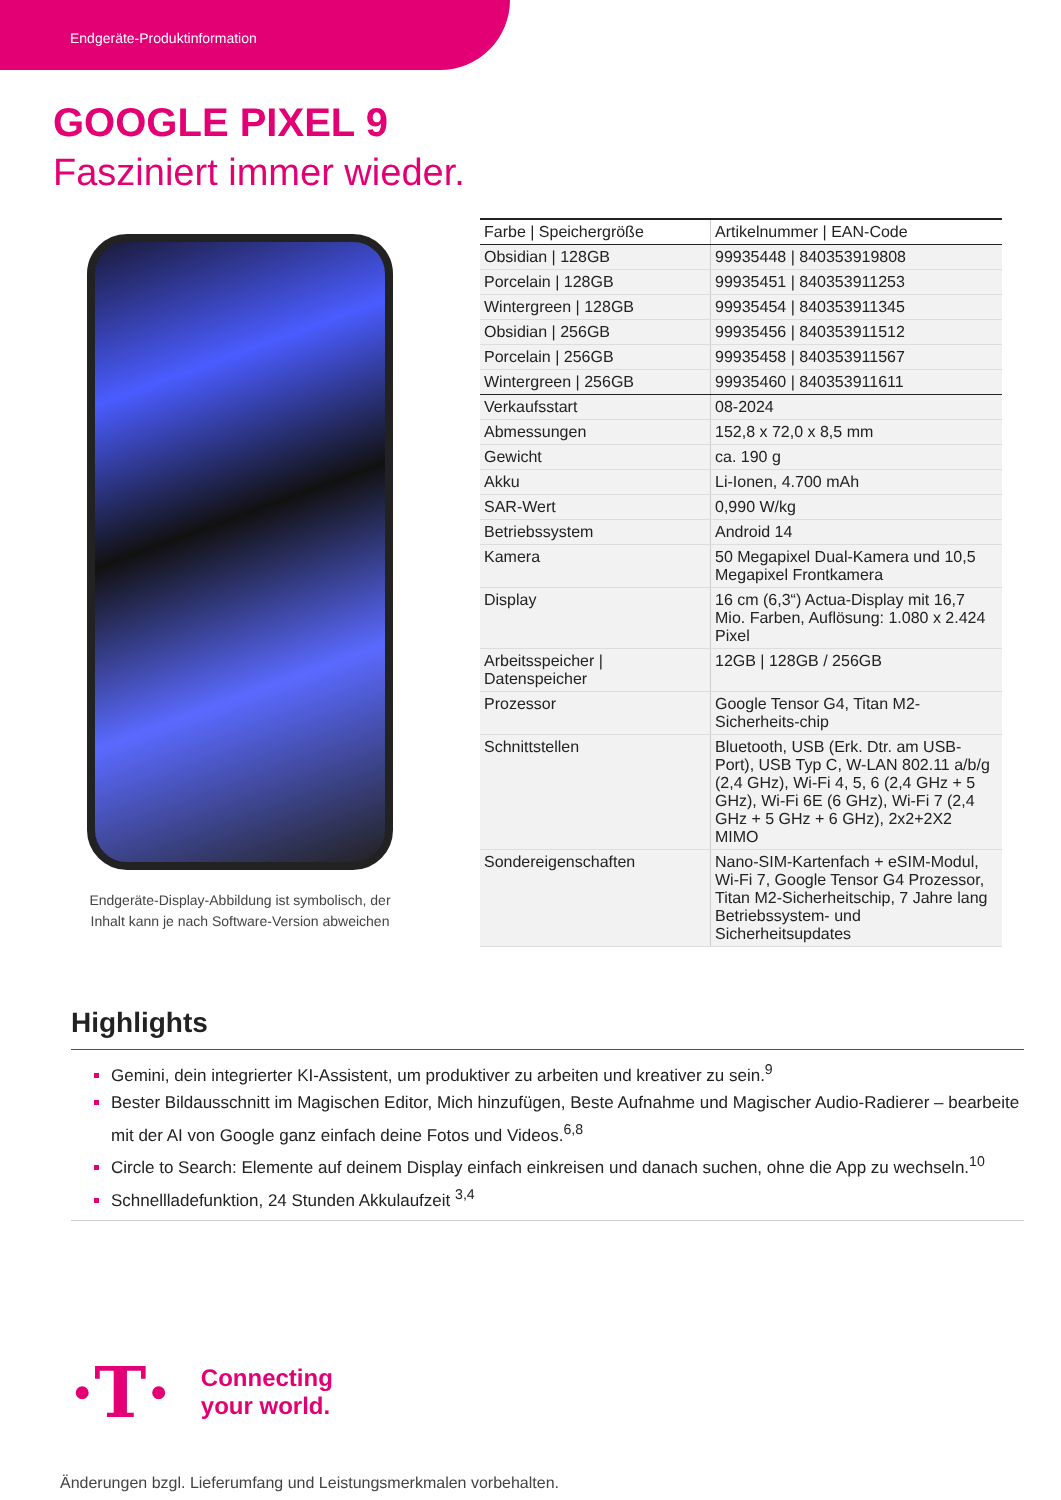Endgeräte-Produktinformation
GOOGLE PIXEL 9
Fasziniert immer wieder.
Endgeräte-Display-Abbildung ist symbolisch, der
Inhalt kann je nach Software-Version abweichen
| Farbe / Speichergröße | Artikelnummer / EAN-Code |
| Obsidian / 128GB | 99935448 / 840353919808 |
| Porcelain / 128GB | 99935451 / 840353911253 |
| Wintergreen / 128GB | 99935454 / 840353911345 |
| Obsidian / 256GB | 99935456 / 840353911512 |
| Porcelain / 256GB | 99935458 / 840353911567 |
| Wintergreen / 256GB | 99935460 / 840353911611 |
| Verkaufsstart | 08-2024 |
| Abmessungen | 152,8 x 72,0 x 8,5 mm |
| Gewicht | ca. 190 g |
| Akku | Li-Ionen, 4.700 mAh |
| SAR-Wert | 0,990 W/kg |
| Betriebssystem | Android 14 |
| Kamera | 50 Megapixel Dual-Kamera und 10,5 Megapixel Frontkamera |
| Display | 16 cm (6,3“) Actua-Display mit 16,7 Mio. Farben, Auflösung: 1.080 x 2.424 Pixel |
| Arbeitsspeicher / Datenspeicher | 12GB / 128GB / 256GB |
| Prozessor | Google Tensor G4, Titan M2-Sicherheits-chip |
| Schnittstellen | Bluetooth, USB (Erk. Dtr. am USB-Port), USB Typ C, W-LAN 802.11 a/b/g (2,4 GHz), Wi-Fi 4, 5, 6 (2,4 GHz + 5 GHz), Wi-Fi 6E (6 GHz), Wi-Fi 7 (2,4 GHz + 5 GHz + 6 GHz), 2x2+2X2 MIMO |
| Sondereigenschaften | Nano-SIM-Kartenfach + eSIM-Modul, Wi-Fi 7, Google Tensor G4 Prozessor, Titan M2-Sicherheitschip, 7 Jahre lang Betriebssystem- und Sicherheitsupdates |
Highlights
Gemini, dein integrierter KI-Assistent, um produktiver zu arbeiten und kreativer zu sein.<sup>9</sup>
Bester Bildausschnitt im Magischen Editor, Mich hinzufügen, Beste Aufnahme und Magischer Audio-Radierer – bearbeite mit der AI von Google ganz einfach deine Fotos und Videos.<sup>6,8</sup>
Circle to Search: Elemente auf deinem Display einfach einkreisen und danach suchen, ohne die App zu wechseln.<sup>10</sup>
Schnellladefunktion, 24 Stunden Akkulaufzeit <sup>3,4</sup>
·T· Connecting
your world.
Änderungen bzgl. Lieferumfang und Leistungsmerkmalen vorbehalten.